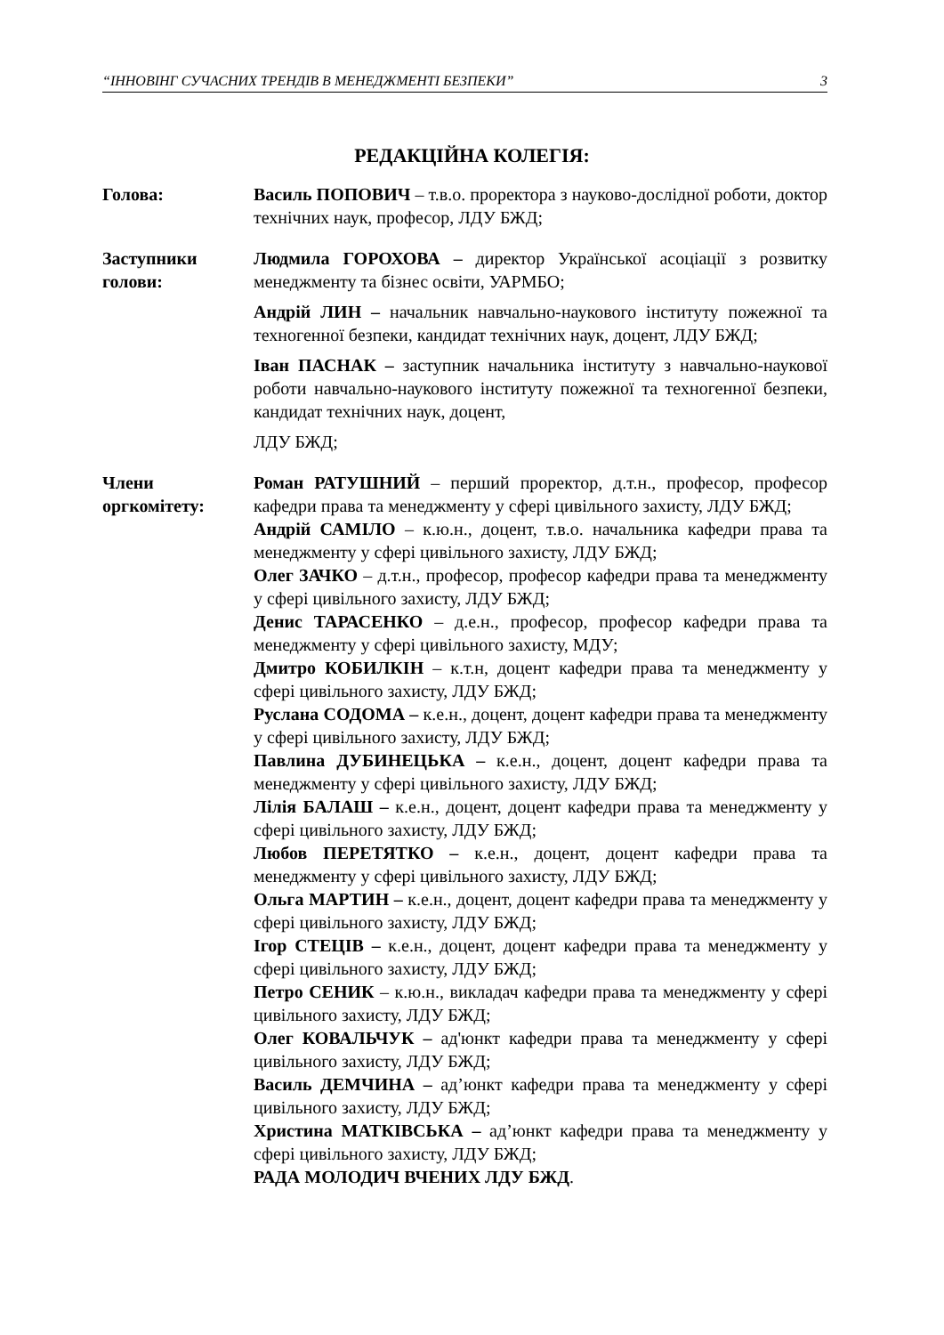“ІННОВІНГ СУЧАСНИХ ТРЕНДІВ В МЕНЕДЖМЕНТІ БЕЗПЕКИ” 3
РЕДАКЦІЙНА КОЛЕГІЯ:
Голова: Василь ПОПОВИЧ – т.в.о. проректора з науково-дослідної роботи, доктор технічних наук, професор, ЛДУ БЖД;
Заступники голови:
Людмила ГОРОХОВА – директор Української асоціації з розвитку менеджменту та бізнес освіти, УАРМБО;
Андрій ЛИН – начальник навчально-наукового інституту пожежної та техногенної безпеки, кандидат технічних наук, доцент, ЛДУ БЖД;
Іван ПАСНАК – заступник начальника інституту з навчально-наукової роботи навчально-наукового інституту пожежної та техногенної безпеки, кандидат технічних наук, доцент,
ЛДУ БЖД;
Члени оргкомітету:
Роман РАТУШНИЙ – перший проректор, д.т.н., професор, професор кафедри права та менеджменту у сфері цивільного захисту, ЛДУ БЖД;
Андрій САМІЛО – к.ю.н., доцент, т.в.о. начальника кафедри права та менеджменту у сфері цивільного захисту, ЛДУ БЖД;
Олег ЗАЧКО – д.т.н., професор, професор кафедри права та менеджменту у сфері цивільного захисту, ЛДУ БЖД;
Денис ТАРАСЕНКО – д.е.н., професор, професор кафедри права та менеджменту у сфері цивільного захисту, МДУ;
Дмитро КОБИЛКІН – к.т.н, доцент кафедри права та менеджменту у сфері цивільного захисту, ЛДУ БЖД;
Руслана СОДОМА – к.е.н., доцент, доцент кафедри права та менеджменту у сфері цивільного захисту, ЛДУ БЖД;
Павлина ДУБИНЕЦЬКА – к.е.н., доцент, доцент кафедри права та менеджменту у сфері цивільного захисту, ЛДУ БЖД;
Лілія БАЛАШ – к.е.н., доцент, доцент кафедри права та менеджменту у сфері цивільного захисту, ЛДУ БЖД;
Любов ПЕРЕТЯТКО – к.е.н., доцент, доцент кафедри права та менеджменту у сфері цивільного захисту, ЛДУ БЖД;
Ольга МАРТИН – к.е.н., доцент, доцент кафедри права та менеджменту у сфері цивільного захисту, ЛДУ БЖД;
Ігор СТЕЦІВ – к.е.н., доцент, доцент кафедри права та менеджменту у сфері цивільного захисту, ЛДУ БЖД;
Петро СЕНИК – к.ю.н., викладач кафедри права та менеджменту у сфері цивільного захисту, ЛДУ БЖД;
Олег КОВАЛЬЧУК – ад'юнкт кафедри права та менеджменту у сфері цивільного захисту, ЛДУ БЖД;
Василь ДЕМЧИНА – ад’юнкт кафедри права та менеджменту у сфері цивільного захисту, ЛДУ БЖД;
Христина МАТКІВСЬКА – ад’юнкт кафедри права та менеджменту у сфері цивільного захисту, ЛДУ БЖД;
РАДА МОЛОДИЧ ВЧЕНИХ ЛДУ БЖД.